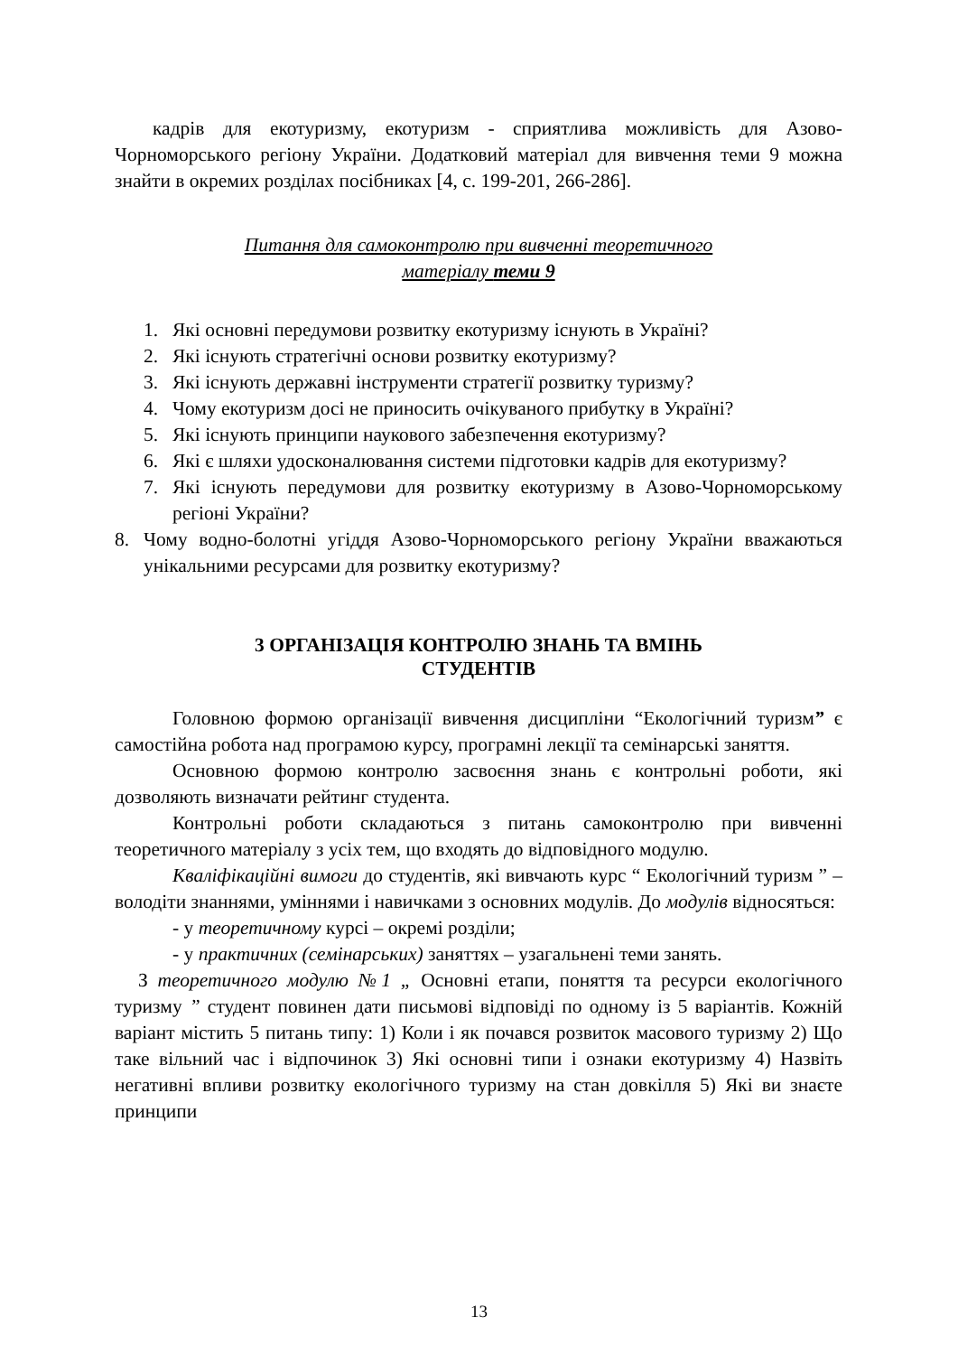кадрів для екотуризму, екотуризм - сприятлива можливість для Азово-Чорноморського регіону України. Додатковий матеріал для вивчення теми 9 можна знайти в окремих розділах посібниках [4, с. 199-201, 266-286].
Питання для самоконтролю при вивченні теоретичного
матеріалу теми 9
1. Які основні передумови розвитку екотуризму існують в Україні?
2. Які існують стратегічні основи розвитку екотуризму?
3. Які існують державні інструменти стратегії розвитку туризму?
4. Чому екотуризм досі не приносить очікуваного прибутку в Україні?
5. Які існують принципи наукового забезпечення екотуризму?
6. Які є шляхи удосконалювання системи підготовки кадрів для екотуризму?
7. Які існують передумови для розвитку екотуризму в Азово-Чорноморському регіоні України?
8. Чому водно-болотні угіддя Азово-Чорноморського регіону України вважаються унікальними ресурсами для розвитку екотуризму?
3 ОРГАНІЗАЦІЯ КОНТРОЛЮ ЗНАНЬ ТА ВМІНЬ
СТУДЕНТІВ
Головною формою організації вивчення дисципліни “Екологічний туризм” є самостійна робота над програмою курсу, програмні лекції та семінарські заняття.
Основною формою контролю засвоєння знань є контрольні роботи, які дозволяють визначати рейтинг студента.
Контрольні роботи складаються з питань самоконтролю при вивченні теоретичного матеріалу з усіх тем, що входять до відповідного модулю.
Кваліфікаційні вимоги до студентів, які вивчають курс “ Екологічний туризм ” – володіти знаннями, уміннями і навичками з основних модулів. До модулів відносяться:
- у теоретичному курсі – окремі розділи;
- у практичних (семінарських) заняттях – узагальнені теми занять.
З теоретичного модулю №1 „ Основні етапи, поняття та ресурси екологічного туризму ” студент повинен дати письмові відповіді по одному із 5 варіантів. Кожній варіант містить 5 питань типу: 1) Коли і як почався розвиток масового туризму 2) Що таке вільний час і відпочинок 3) Які основні типи і ознаки екотуризму 4) Назвіть негативні впливи розвитку екологічного туризму на стан довкілля 5) Які ви знаєте принципи
13